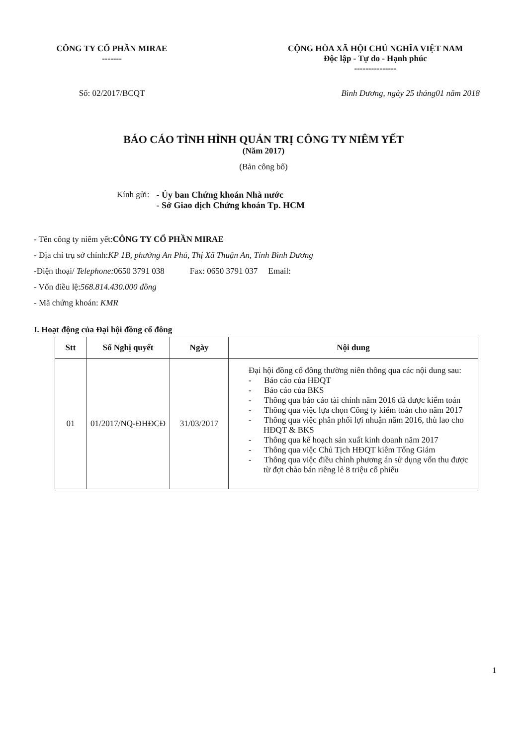CÔNG TY CỔ PHẦN MIRAE
-------
CỘNG HÒA XÃ HỘI CHỦ NGHĨA VIỆT NAM
Độc lập - Tự do - Hạnh phúc
---------------
Số: 02/2017/BCQT Bình Dương, ngày 25 tháng01 năm 2018
BÁO CÁO TÌNH HÌNH QUẢN TRỊ CÔNG TY NIÊM YẾT
(Năm 2017)
(Bản công bố)
Kính gửi: - Ủy ban Chứng khoán Nhà nước
- Sở Giao dịch Chứng khoán Tp. HCM
- Tên công ty niêm yết:CÔNG TY CỔ PHẦN MIRAE
- Địa chỉ trụ sở chính:KP 1B, phường An Phú, Thị Xã Thuận An, Tỉnh Bình Dương
-Điện thoại/ Telephone: 0650 3791 038 Fax: 0650 3791 037 Email:
- Vốn điều lệ:568.814.430.000 đồng
- Mã chứng khoán: KMR
I. Hoạt động của Đại hội đồng cổ đông
| Stt | Số Nghị quyết | Ngày | Nội dung |
| --- | --- | --- | --- |
| 01 | 01/2017/NQ-ĐHĐCĐ | 31/03/2017 | Đại hội đồng cổ đông thường niên thông qua các nội dung sau: - Báo cáo của HĐQT - Báo cáo của BKS - Thông qua báo cáo tài chính năm 2016 đã được kiểm toán - Thông qua việc lựa chọn Công ty kiểm toán cho năm 2017 - Thông qua việc phân phối lợi nhuận năm 2016, thù lao cho HĐQT & BKS - Thông qua kế hoạch sản xuất kinh doanh năm 2017 - Thông qua việc Chủ Tịch HĐQT kiêm Tổng Giám - Thông qua việc điều chỉnh phương án sử dụng vốn thu được từ đợt chào bán riêng lẻ 8 triệu cổ phiếu |
1